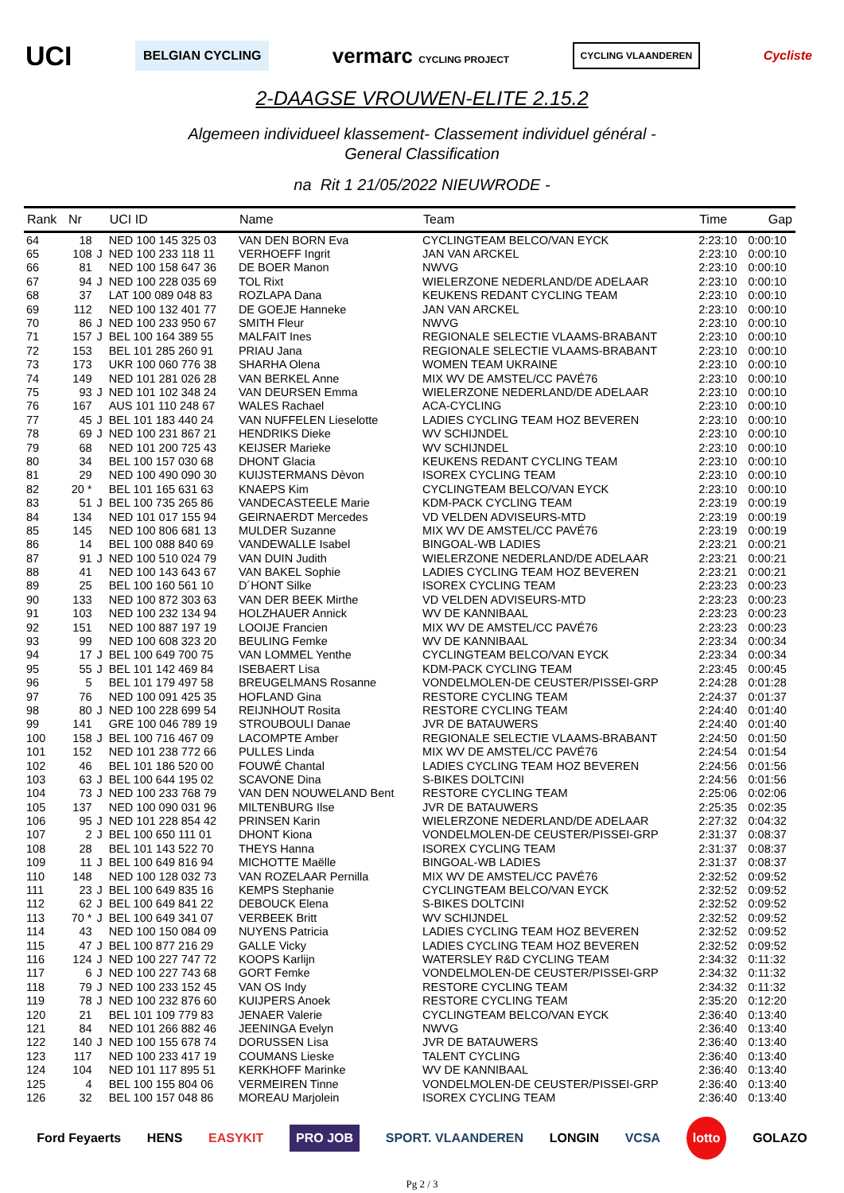UCI BELGIAN CYCLING vermarc CYCLING PROJECT CYCLING VLAANDEREN Cycliste
2-DAAGSE VROUWEN-ELITE 2.15.2
Algemeen individueel klassement- Classement individuel général -
General Classification
na Rit 1 21/05/2022 NIEUWRODE -
| Rank | Nr | | UCI ID | Name | Team | Time | Gap |
| --- | --- | --- | --- | --- | --- | --- | --- |
| 64 | 18 | | NED 100 145 325 03 | VAN DEN BORN Eva | CYCLINGTEAM BELCO/VAN EYCK | 2:23:10 | 0:00:10 |
| 65 | 108 | J | NED 100 233 118 11 | VERHOEFF Ingrit | JAN VAN ARCKEL | 2:23:10 | 0:00:10 |
| 66 | 81 | | NED 100 158 647 36 | DE BOER Manon | NWVG | 2:23:10 | 0:00:10 |
| 67 | 94 | J | NED 100 228 035 69 | TOL Rixt | WIELERZONE NEDERLAND/DE ADELAAR | 2:23:10 | 0:00:10 |
| 68 | 37 | | LAT 100 089 048 83 | ROZLAPA Dana | KEUKENS REDANT CYCLING TEAM | 2:23:10 | 0:00:10 |
| 69 | 112 | | NED 100 132 401 77 | DE GOEJE Hanneke | JAN VAN ARCKEL | 2:23:10 | 0:00:10 |
| 70 | 86 | J | NED 100 233 950 67 | SMITH Fleur | NWVG | 2:23:10 | 0:00:10 |
| 71 | 157 | J | BEL 100 164 389 55 | MALFAIT Ines | REGIONALE SELECTIE VLAAMS-BRABANT | 2:23:10 | 0:00:10 |
| 72 | 153 | | BEL 101 285 260 91 | PRIAU Jana | REGIONALE SELECTIE VLAAMS-BRABANT | 2:23:10 | 0:00:10 |
| 73 | 173 | | UKR 100 060 776 38 | SHARHA Olena | WOMEN TEAM UKRAINE | 2:23:10 | 0:00:10 |
| 74 | 149 | | NED 101 281 026 28 | VAN BERKEL Anne | MIX WV DE AMSTEL/CC PAVÉ76 | 2:23:10 | 0:00:10 |
| 75 | 93 | J | NED 101 102 348 24 | VAN DEURSEN Emma | WIELERZONE NEDERLAND/DE ADELAAR | 2:23:10 | 0:00:10 |
| 76 | 167 | | AUS 101 110 248 67 | WALES Rachael | ACA-CYCLING | 2:23:10 | 0:00:10 |
| 77 | 45 | J | BEL 101 183 440 24 | VAN NUFFELEN Lieselotte | LADIES CYCLING TEAM HOZ BEVEREN | 2:23:10 | 0:00:10 |
| 78 | 69 | J | NED 100 231 867 21 | HENDRIKS Dieke | WV SCHIJNDEL | 2:23:10 | 0:00:10 |
| 79 | 68 | | NED 101 200 725 43 | KEIJSER Marieke | WV SCHIJNDEL | 2:23:10 | 0:00:10 |
| 80 | 34 | | BEL 100 157 030 68 | DHONT Glacia | KEUKENS REDANT CYCLING TEAM | 2:23:10 | 0:00:10 |
| 81 | 29 | | NED 100 490 090 30 | KUIJSTERMANS Dèvon | ISOREX CYCLING TEAM | 2:23:10 | 0:00:10 |
| 82 | 20 * | | BEL 101 165 631 63 | KNAEPS Kim | CYCLINGTEAM BELCO/VAN EYCK | 2:23:10 | 0:00:10 |
| 83 | 51 | J | BEL 100 735 265 86 | VANDECASTEELE Marie | KDM-PACK CYCLING TEAM | 2:23:19 | 0:00:19 |
| 84 | 134 | | NED 101 017 155 94 | GEIRNAERDT Mercedes | VD VELDEN ADVISEURS-MTD | 2:23:19 | 0:00:19 |
| 85 | 145 | | NED 100 806 681 13 | MULDER Suzanne | MIX WV DE AMSTEL/CC PAVÉ76 | 2:23:19 | 0:00:19 |
| 86 | 14 | | BEL 100 088 840 69 | VANDEWALLE Isabel | BINGOAL-WB LADIES | 2:23:21 | 0:00:21 |
| 87 | 91 | J | NED 100 510 024 79 | VAN DUIN Judith | WIELERZONE NEDERLAND/DE ADELAAR | 2:23:21 | 0:00:21 |
| 88 | 41 | | NED 100 143 643 67 | VAN BAKEL Sophie | LADIES CYCLING TEAM HOZ BEVEREN | 2:23:21 | 0:00:21 |
| 89 | 25 | | BEL 100 160 561 10 | D´HONT Silke | ISOREX CYCLING TEAM | 2:23:23 | 0:00:23 |
| 90 | 133 | | NED 100 872 303 63 | VAN DER BEEK Mirthe | VD VELDEN ADVISEURS-MTD | 2:23:23 | 0:00:23 |
| 91 | 103 | | NED 100 232 134 94 | HOLZHAUER Annick | WV DE KANNIBAAL | 2:23:23 | 0:00:23 |
| 92 | 151 | | NED 100 887 197 19 | LOOIJE Francien | MIX WV DE AMSTEL/CC PAVÉ76 | 2:23:23 | 0:00:23 |
| 93 | 99 | | NED 100 608 323 20 | BEULING Femke | WV DE KANNIBAAL | 2:23:34 | 0:00:34 |
| 94 | 17 | J | BEL 100 649 700 75 | VAN LOMMEL Yenthe | CYCLINGTEAM BELCO/VAN EYCK | 2:23:34 | 0:00:34 |
| 95 | 55 | J | BEL 101 142 469 84 | ISEBAERT Lisa | KDM-PACK CYCLING TEAM | 2:23:45 | 0:00:45 |
| 96 | 5 | | BEL 101 179 497 58 | BREUGELMANS Rosanne | VONDELMOLEN-DE CEUSTER/PISSEI-GRP | 2:24:28 | 0:01:28 |
| 97 | 76 | | NED 100 091 425 35 | HOFLAND Gina | RESTORE CYCLING TEAM | 2:24:37 | 0:01:37 |
| 98 | 80 | J | NED 100 228 699 54 | REIJNHOUT Rosita | RESTORE CYCLING TEAM | 2:24:40 | 0:01:40 |
| 99 | 141 | | GRE 100 046 789 19 | STROUBOULI Danae | JVR DE BATAUWERS | 2:24:40 | 0:01:40 |
| 100 | 158 | J | BEL 100 716 467 09 | LACOMPTE Amber | REGIONALE SELECTIE VLAAMS-BRABANT | 2:24:50 | 0:01:50 |
| 101 | 152 | | NED 101 238 772 66 | PULLES Linda | MIX WV DE AMSTEL/CC PAVÉ76 | 2:24:54 | 0:01:54 |
| 102 | 46 | | BEL 101 186 520 00 | FOUWÉ Chantal | LADIES CYCLING TEAM HOZ BEVEREN | 2:24:56 | 0:01:56 |
| 103 | 63 | J | BEL 100 644 195 02 | SCAVONE Dina | S-BIKES DOLTCINI | 2:24:56 | 0:01:56 |
| 104 | 73 | J | NED 100 233 768 79 | VAN DEN NOUWELAND Bent | RESTORE CYCLING TEAM | 2:25:06 | 0:02:06 |
| 105 | 137 | | NED 100 090 031 96 | MILTENBURG Ilse | JVR DE BATAUWERS | 2:25:35 | 0:02:35 |
| 106 | 95 | J | NED 101 228 854 42 | PRINSEN Karin | WIELERZONE NEDERLAND/DE ADELAAR | 2:27:32 | 0:04:32 |
| 107 | 2 | J | BEL 100 650 111 01 | DHONT Kiona | VONDELMOLEN-DE CEUSTER/PISSEI-GRP | 2:31:37 | 0:08:37 |
| 108 | 28 | | BEL 101 143 522 70 | THEYS Hanna | ISOREX CYCLING TEAM | 2:31:37 | 0:08:37 |
| 109 | 11 | J | BEL 100 649 816 94 | MICHOTTE Maëlle | BINGOAL-WB LADIES | 2:31:37 | 0:08:37 |
| 110 | 148 | | NED 100 128 032 73 | VAN ROZELAAR Pernilla | MIX WV DE AMSTEL/CC PAVÉ76 | 2:32:52 | 0:09:52 |
| 111 | 23 | J | BEL 100 649 835 16 | KEMPS Stephanie | CYCLINGTEAM BELCO/VAN EYCK | 2:32:52 | 0:09:52 |
| 112 | 62 | J | BEL 100 649 841 22 | DEBOUCK Elena | S-BIKES DOLTCINI | 2:32:52 | 0:09:52 |
| 113 | 70 * | J | BEL 100 649 341 07 | VERBEEK Britt | WV SCHIJNDEL | 2:32:52 | 0:09:52 |
| 114 | 43 | | NED 100 150 084 09 | NUYENS Patricia | LADIES CYCLING TEAM HOZ BEVEREN | 2:32:52 | 0:09:52 |
| 115 | 47 | J | BEL 100 877 216 29 | GALLE Vicky | LADIES CYCLING TEAM HOZ BEVEREN | 2:32:52 | 0:09:52 |
| 116 | 124 | J | NED 100 227 747 72 | KOOPS Karlijn | WATERSLEY R&D CYCLING TEAM | 2:34:32 | 0:11:32 |
| 117 | 6 | J | NED 100 227 743 68 | GORT Femke | VONDELMOLEN-DE CEUSTER/PISSEI-GRP | 2:34:32 | 0:11:32 |
| 118 | 79 | J | NED 100 233 152 45 | VAN OS Indy | RESTORE CYCLING TEAM | 2:34:32 | 0:11:32 |
| 119 | 78 | J | NED 100 232 876 60 | KUIJPERS Anoek | RESTORE CYCLING TEAM | 2:35:20 | 0:12:20 |
| 120 | 21 | | BEL 101 109 779 83 | JENAER Valerie | CYCLINGTEAM BELCO/VAN EYCK | 2:36:40 | 0:13:40 |
| 121 | 84 | | NED 101 266 882 46 | JEENINGA Evelyn | NWVG | 2:36:40 | 0:13:40 |
| 122 | 140 | J | NED 100 155 678 74 | DORUSSEN Lisa | JVR DE BATAUWERS | 2:36:40 | 0:13:40 |
| 123 | 117 | | NED 100 233 417 19 | COUMANS Lieske | TALENT CYCLING | 2:36:40 | 0:13:40 |
| 124 | 104 | | NED 101 117 895 51 | KERKHOFF Marinke | WV DE KANNIBAAL | 2:36:40 | 0:13:40 |
| 125 | 4 | | BEL 100 155 804 06 | VERMEIREN Tinne | VONDELMOLEN-DE CEUSTER/PISSEI-GRP | 2:36:40 | 0:13:40 |
| 126 | 32 | | BEL 100 157 048 86 | MOREAU Marjolein | ISOREX CYCLING TEAM | 2:36:40 | 0:13:40 |
Ford Feyaerts HENS EASYKIT PRO JOB SPORT. VLAANDEREN LONGIN VCSA lotto GOLAZO
Pg 2 / 3